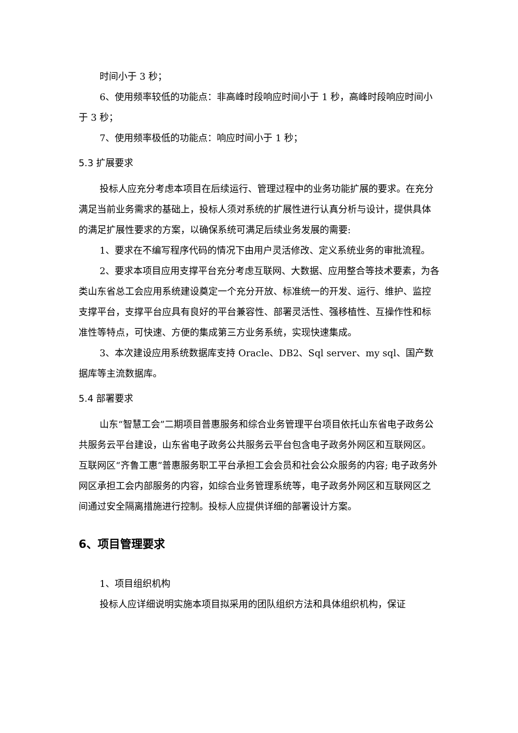时间小于 3 秒；
6、使用频率较低的功能点：非高峰时段响应时间小于 1 秒，高峰时段响应时间小于 3 秒；
7、使用频率极低的功能点：响应时间小于 1 秒；
5.3 扩展要求
投标人应充分考虑本项目在后续运行、管理过程中的业务功能扩展的要求。在充分满足当前业务需求的基础上，投标人须对系统的扩展性进行认真分析与设计，提供具体的满足扩展性要求的方案，以确保系统可满足后续业务发展的需要:
1、要求在不编写程序代码的情况下由用户灵活修改、定义系统业务的审批流程。
2、要求本项目应用支撑平台充分考虑互联网、大数据、应用整合等技术要素，为各类山东省总工会应用系统建设奠定一个充分开放、标准统一的开发、运行、维护、监控支撑平台，支撑平台应具有良好的平台兼容性、部署灵活性、强移植性、互操作性和标准性等特点，可快速、方便的集成第三方业务系统，实现快速集成。
3、本次建设应用系统数据库支持 Oracle、DB2、Sql server、my sql、国产数据库等主流数据库。
5.4 部署要求
山东“智慧工会”二期项目普惠服务和综合业务管理平台项目依托山东省电子政务公共服务云平台建设，山东省电子政务公共服务云平台包含电子政务外网区和互联网区。互联网区“齐鲁工惠”普惠服务职工平台承担工会会员和社会公众服务的内容; 电子政务外网区承担工会内部服务的内容，如综合业务管理系统等，电子政务外网区和互联网区之间通过安全隔离措施进行控制。投标人应提供详细的部署设计方案。
6、项目管理要求
1、项目组织机构
投标人应详细说明实施本项目拟采用的团队组织方法和具体组织机构，保证